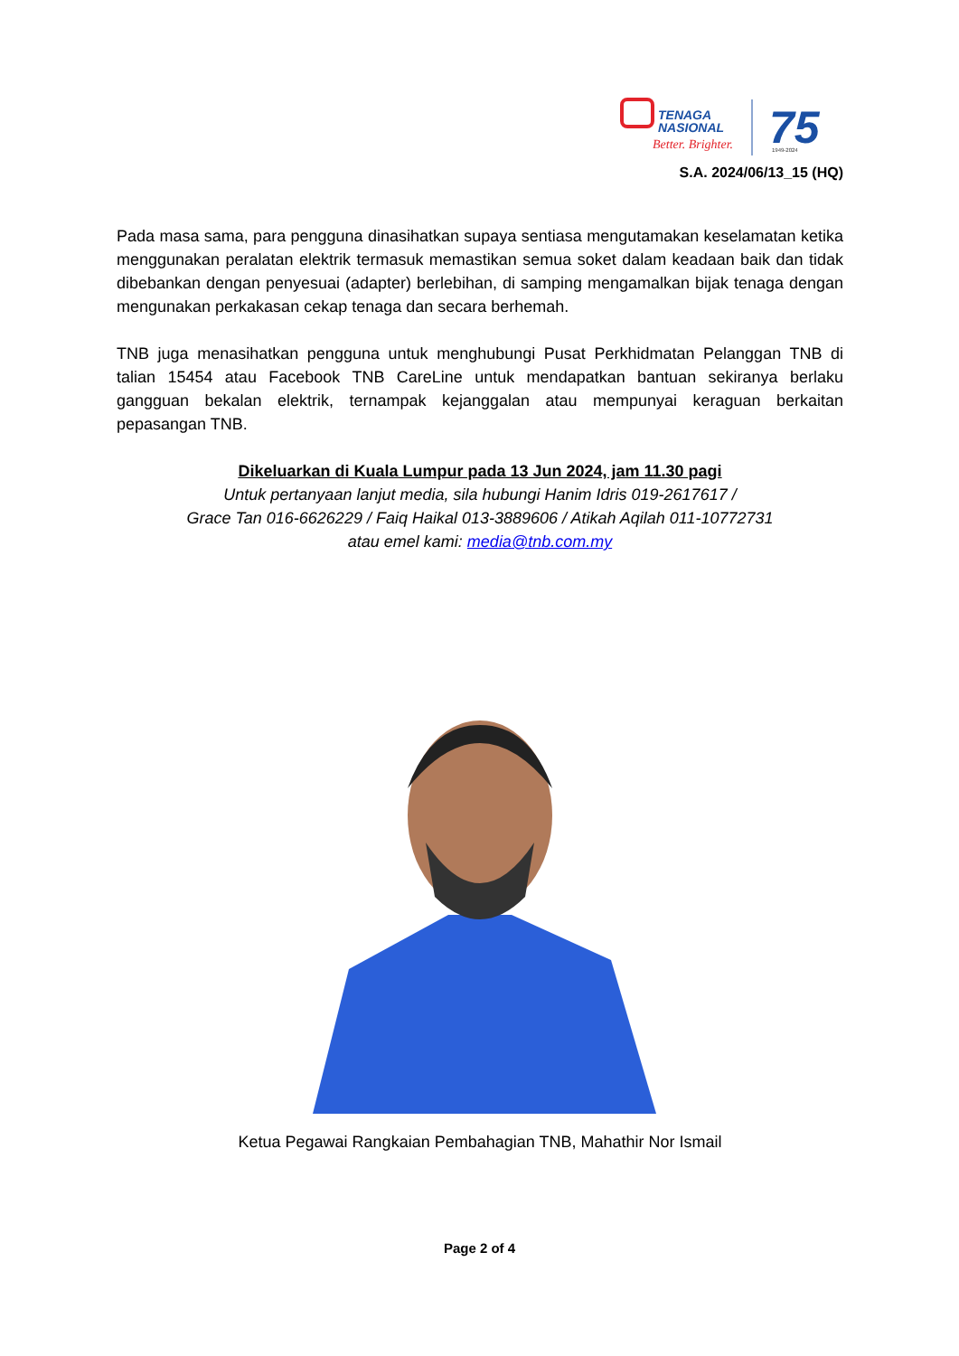TENAGA
NASIONAL
Better. Brighter.
75
1949-2024
S.A. 2024/06/13_15 (HQ)
Pada masa sama, para pengguna dinasihatkan supaya sentiasa mengutamakan keselamatan ketika menggunakan peralatan elektrik termasuk memastikan semua soket dalam keadaan baik dan tidak dibebankan dengan penyesuai (adapter) berlebihan, di samping mengamalkan bijak tenaga dengan mengunakan perkakasan cekap tenaga dan secara berhemah.
TNB juga menasihatkan pengguna untuk menghubungi Pusat Perkhidmatan Pelanggan TNB di talian 15454 atau Facebook TNB CareLine untuk mendapatkan bantuan sekiranya berlaku gangguan bekalan elektrik, ternampak kejanggalan atau mempunyai keraguan berkaitan pepasangan TNB.
Dikeluarkan di Kuala Lumpur pada 13 Jun 2024, jam 11.30 pagi
Untuk pertanyaan lanjut media, sila hubungi Hanim Idris 019-2617617 /
Grace Tan 016-6626229 / Faiq Haikal 013-3889606 / Atikah Aqilah 011-10772731
atau emel kami: media@tnb.com.my
Ketua Pegawai Rangkaian Pembahagian TNB, Mahathir Nor Ismail
Page 2 of 4